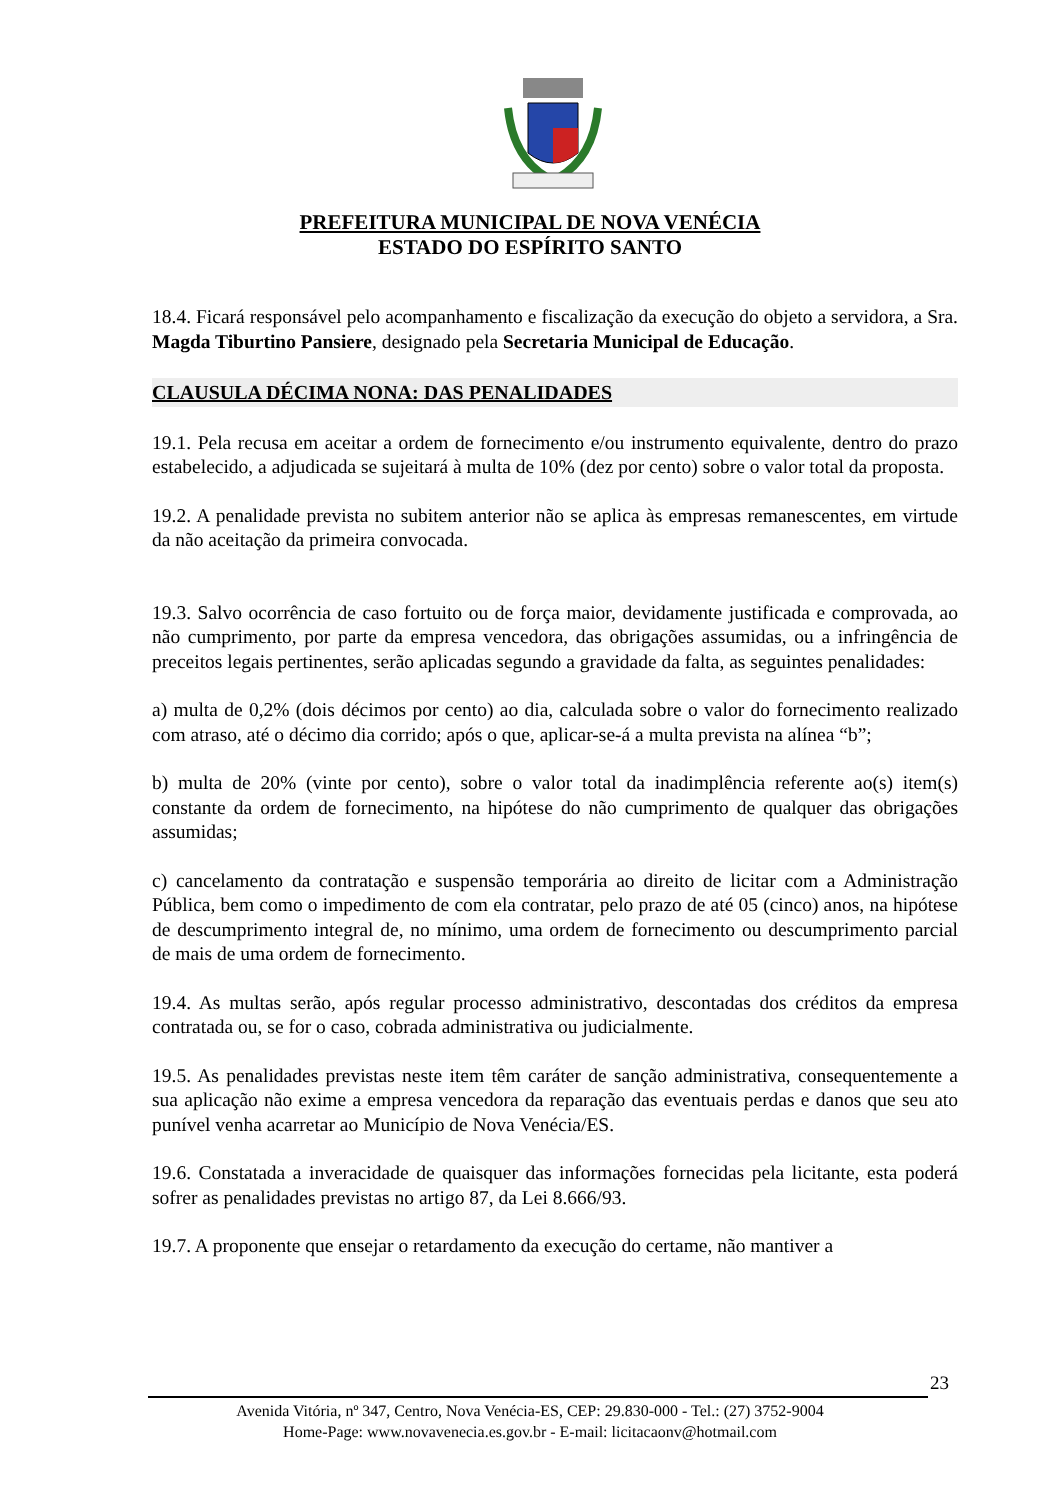PREFEITURA MUNICIPAL DE NOVA VENÉCIA
ESTADO DO ESPÍRITO SANTO
18.4. Ficará responsável pelo acompanhamento e fiscalização da execução do objeto a servidora, a Sra. Magda Tiburtino Pansiere, designado pela Secretaria Municipal de Educação.
CLAUSULA DÉCIMA NONA: DAS PENALIDADES
19.1. Pela recusa em aceitar a ordem de fornecimento e/ou instrumento equivalente, dentro do prazo estabelecido, a adjudicada se sujeitará à multa de 10% (dez por cento) sobre o valor total da proposta.
19.2. A penalidade prevista no subitem anterior não se aplica às empresas remanescentes, em virtude da não aceitação da primeira convocada.
19.3. Salvo ocorrência de caso fortuito ou de força maior, devidamente justificada e comprovada, ao não cumprimento, por parte da empresa vencedora, das obrigações assumidas, ou a infringência de preceitos legais pertinentes, serão aplicadas segundo a gravidade da falta, as seguintes penalidades:
a) multa de 0,2% (dois décimos por cento) ao dia, calculada sobre o valor do fornecimento realizado com atraso, até o décimo dia corrido; após o que, aplicar-se-á a multa prevista na alínea “b”;
b) multa de 20% (vinte por cento), sobre o valor total da inadimplência referente ao(s) item(s) constante da ordem de fornecimento, na hipótese do não cumprimento de qualquer das obrigações assumidas;
c) cancelamento da contratação e suspensão temporária ao direito de licitar com a Administração Pública, bem como o impedimento de com ela contratar, pelo prazo de até 05 (cinco) anos, na hipótese de descumprimento integral de, no mínimo, uma ordem de fornecimento ou descumprimento parcial de mais de uma ordem de fornecimento.
19.4. As multas serão, após regular processo administrativo, descontadas dos créditos da empresa contratada ou, se for o caso, cobrada administrativa ou judicialmente.
19.5. As penalidades previstas neste item têm caráter de sanção administrativa, consequentemente a sua aplicação não exime a empresa vencedora da reparação das eventuais perdas e danos que seu ato punível venha acarretar ao Município de Nova Venécia/ES.
19.6. Constatada a inveracidade de quaisquer das informações fornecidas pela licitante, esta poderá sofrer as penalidades previstas no artigo 87, da Lei 8.666/93.
19.7. A proponente que ensejar o retardamento da execução do certame, não mantiver a
23
Avenida Vitória, nº 347, Centro, Nova Venécia-ES, CEP: 29.830-000 - Tel.: (27) 3752-9004
Home-Page: www.novavenecia.es.gov.br - E-mail: licitacaonv@hotmail.com